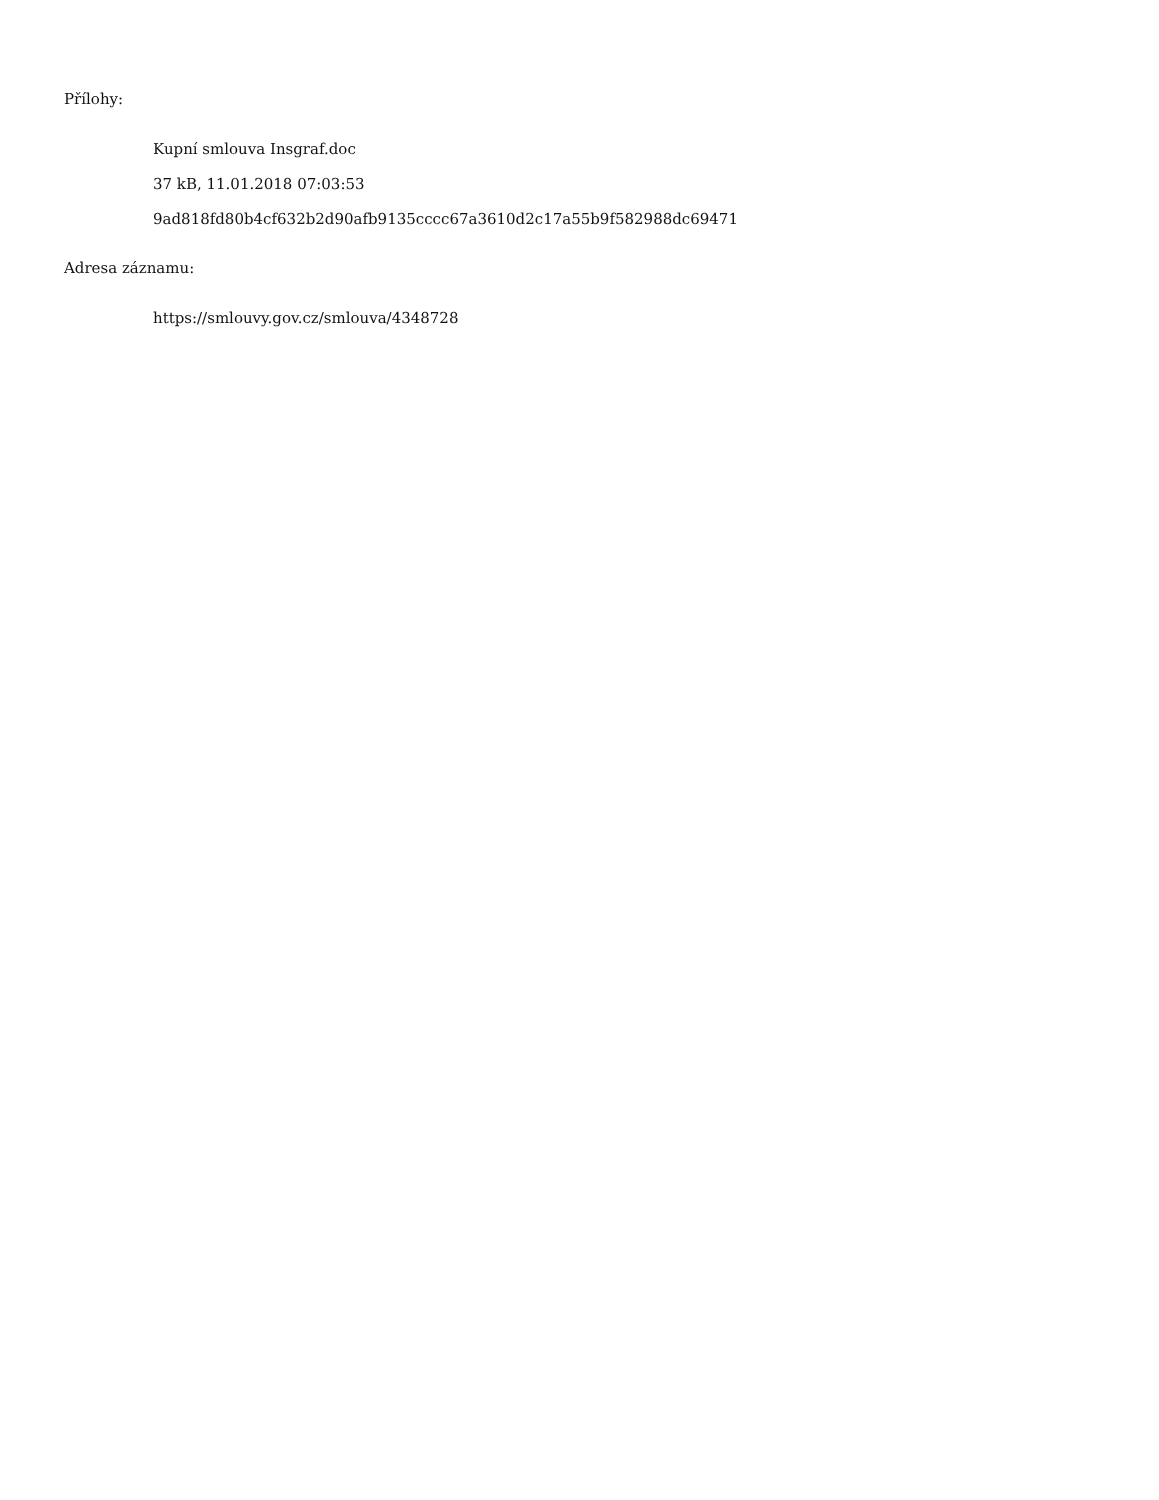Přílohy:
Kupní smlouva Insgraf.doc
37 kB, 11.01.2018 07:03:53
9ad818fd80b4cf632b2d90afb9135cccc67a3610d2c17a55b9f582988dc69471
Adresa záznamu:
https://smlouvy.gov.cz/smlouva/4348728